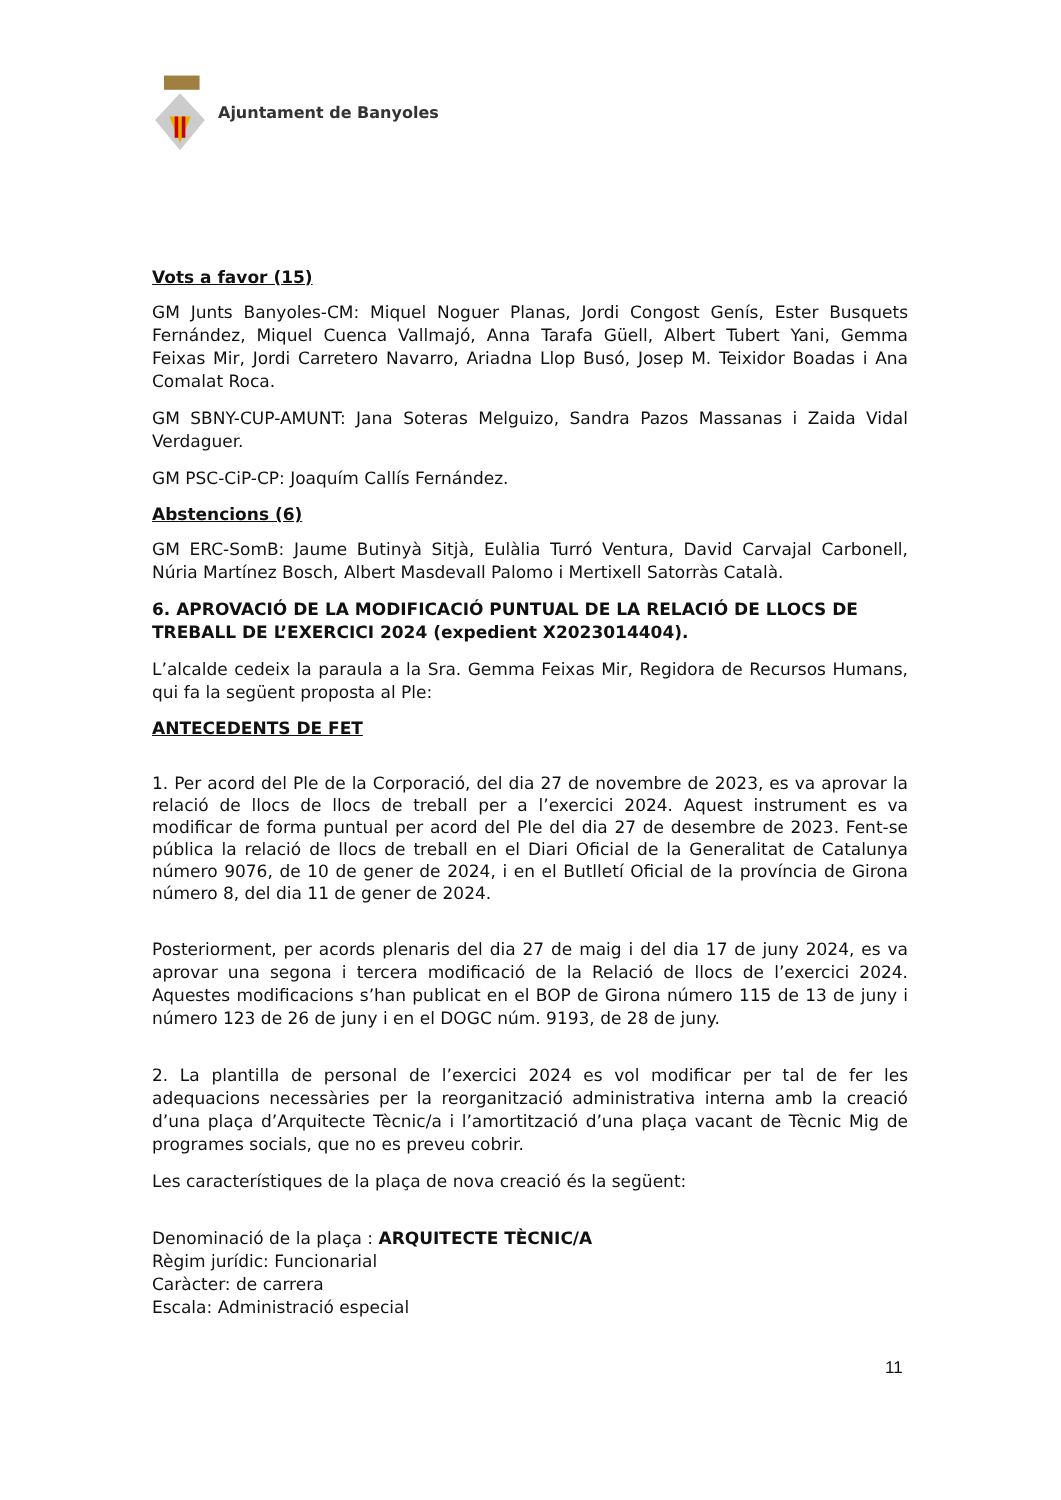Ajuntament de Banyoles
Vots a favor (15)
GM Junts Banyoles-CM: Miquel Noguer Planas, Jordi Congost Genís, Ester Busquets Fernández, Miquel Cuenca Vallmajó, Anna Tarafa Güell, Albert Tubert Yani, Gemma Feixas Mir, Jordi Carretero Navarro, Ariadna Llop Busó, Josep M. Teixidor Boadas i Ana Comalat Roca.
GM SBNY-CUP-AMUNT: Jana Soteras Melguizo, Sandra Pazos Massanas i Zaida Vidal Verdaguer.
GM PSC-CiP-CP: Joaquím Callís Fernández.
Abstencions (6)
GM ERC-SomB: Jaume Butinyà Sitjà, Eulàlia Turró Ventura, David Carvajal Carbonell, Núria Martínez Bosch, Albert Masdevall Palomo i Mertixell Satorràs Català.
6. APROVACIÓ DE LA MODIFICACIÓ PUNTUAL DE LA RELACIÓ DE LLOCS DE TREBALL DE L’EXERCICI 2024 (expedient X2023014404).
L’alcalde cedeix la paraula a la Sra. Gemma Feixas Mir, Regidora de Recursos Humans, qui fa la següent proposta al Ple:
ANTECEDENTS DE FET
1. Per acord del Ple de la Corporació, del dia 27 de novembre de 2023, es va aprovar la relació de llocs de llocs de treball per a l’exercici 2024. Aquest instrument es va modificar de forma puntual per acord del Ple del dia 27 de desembre de 2023. Fent-se pública la relació de llocs de treball en el Diari Oficial de la Generalitat de Catalunya número 9076, de 10 de gener de 2024, i en el Butlletí Oficial de la província de Girona número 8, del dia 11 de gener de 2024.
Posteriorment, per acords plenaris del dia 27 de maig i del dia 17 de juny 2024, es va aprovar una segona i tercera modificació de la Relació de llocs de l’exercici 2024. Aquestes modificacions s’han publicat en el BOP de Girona número 115 de 13 de juny i número 123 de 26 de juny i en el DOGC núm. 9193, de 28 de juny.
2. La plantilla de personal de l’exercici 2024 es vol modificar per tal de fer les adequacions necessàries per la reorganització administrativa interna amb la creació d’una plaça d’Arquitecte Tècnic/a i l’amortització d’una plaça vacant de Tècnic Mig de programes socials, que no es preveu cobrir.
Les característiques de la plaça de nova creació és la següent:
Denominació de la plaça : ARQUITECTE TÈCNIC/A
Règim jurídic: Funcionarial
Caràcter: de carrera
Escala: Administració especial
11